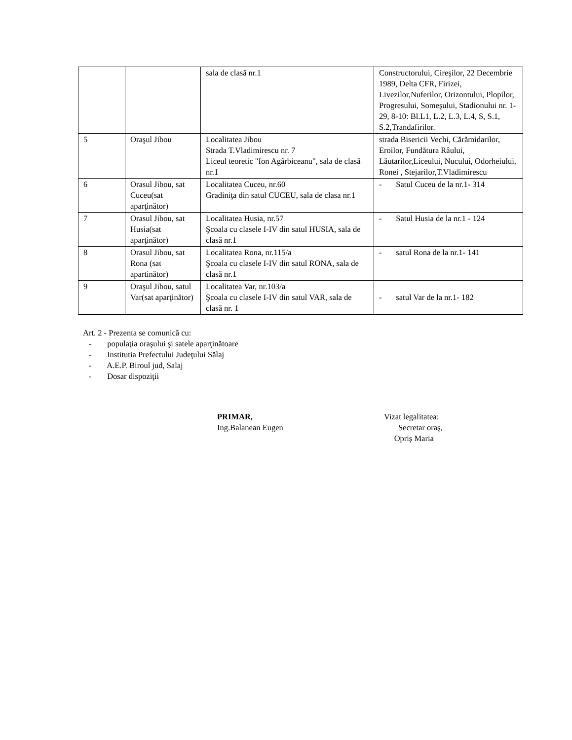| | | sala de clasă nr.1 | Constructorului, Cireşilor, 22 Decembrie 1989, Delta CFR, Firizei, Livezilor,Nuferilor, Orizontului, Plopilor, Progresului, Someşului, Stadionului nr. 1-29, 8-10: Bl.L1, L.2, L.3, L.4, S, S.1, S.2,Trandafirilor. |
| 5 | Oraşul Jibou | Localitatea Jibou Strada T.Vladimirescu nr. 7 Liceul teoretic "Ion Agârbiceanu", sala de clasă nr.1 | strada Bisericii Vechi, Cărămidarilor, Eroilor, Fundătura Râului, Lăutarilor,Liceului, Nucului, Odorheiului, Ronei , Stejarilor,T.Vladimirescu |
| 6 | Orasul Jibou, sat Cuceu(sat aparţinător) | Localitatea Cuceu, nr.60 Gradiniţa din satul CUCEU, sala de clasa nr.1 | - Satul Cuceu de la nr.1- 314 |
| 7 | Orasul Jibou, sat Husia(sat aparţinător) | Localitatea Husia, nr.57 Şcoala cu clasele I-IV din satul HUSIA, sala de clasă nr.1 | - Satul Husia de la nr.1 - 124 |
| 8 | Orasul Jibou, sat Rona (sat apartinător) | Localitatea Rona, nr.115/a Şcoala cu clasele I-IV din satul RONA, sala de clasă nr.1 | - satul Rona de la nr.1- 141 |
| 9 | Oraşul Jibou, satul Var(sat aparţinător) | Localitatea Var, nr.103/a Şcoala cu clasele I-IV din satul VAR, sala de clasă nr. 1 | - satul Var de la nr.1- 182 |
Art. 2 - Prezenta se comunică cu:
- populaţia oraşului şi satele aparţinătoare
- Institutia Prefectului Judeţului Sălaj
- A.E.P. Biroul jud, Salaj
- Dosar dispoziţii
PRIMAR,
Ing.Balanean Eugen
Vizat legalitatea:
Secretar oraş,
Opriş Maria